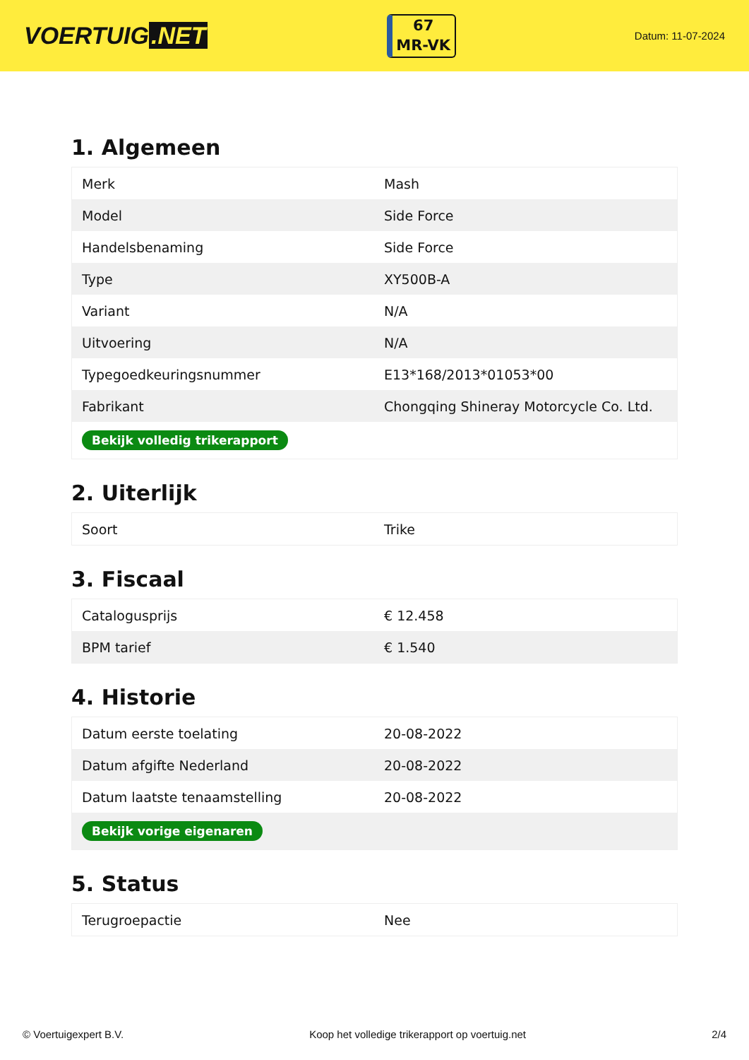VOERTUIG.NET
67
MR-VK
Datum: 11-07-2024
1. Algemeen
| Merk | Mash |
| Model | Side Force |
| Handelsbenaming | Side Force |
| Type | XY500B-A |
| Variant | N/A |
| Uitvoering | N/A |
| Typegoedkeuringsnummer | E13*168/2013*01053*00 |
| Fabrikant | Chongqing Shineray Motorcycle Co. Ltd. |
| Bekijk volledig trikerapport | |
2. Uiterlijk
| Soort | Trike |
3. Fiscaal
| Catalogusprijs | € 12.458 |
| BPM tarief | € 1.540 |
4. Historie
| Datum eerste toelating | 20-08-2022 |
| Datum afgifte Nederland | 20-08-2022 |
| Datum laatste tenaamstelling | 20-08-2022 |
| Bekijk vorige eigenaren | |
5. Status
| Terugroepactie | Nee |
© Voertuigexpert B.V. Koop het volledige trikerapport op voertuig.net 2/4